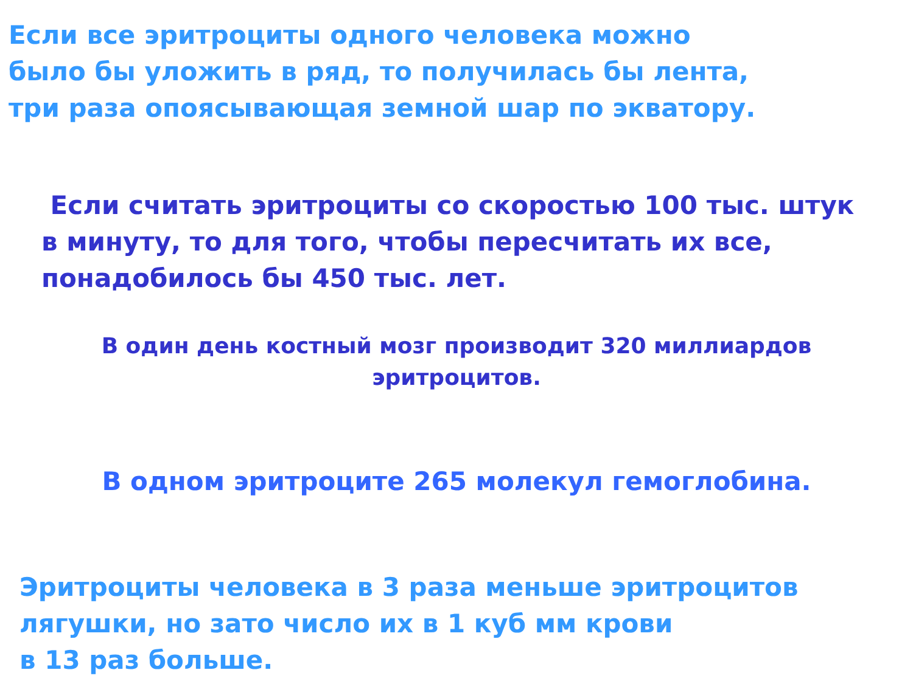Если все эритроциты одного человека можно
было бы уложить в ряд, то получилась бы лента,
три раза опоясывающая земной шар по экватору.
Если считать эритроциты со скоростью 100 тыс. штук
в минуту, то для того, чтобы пересчитать их все,
понадобилось бы 450 тыс. лет.
В один день костный мозг производит 320 миллиардов
эритроцитов.
В одном эритроците 265 молекул гемоглобина.
Эритроциты человека в 3 раза меньше эритроцитов
лягушки, но зато число их в 1 куб мм крови
в 13 раз больше.